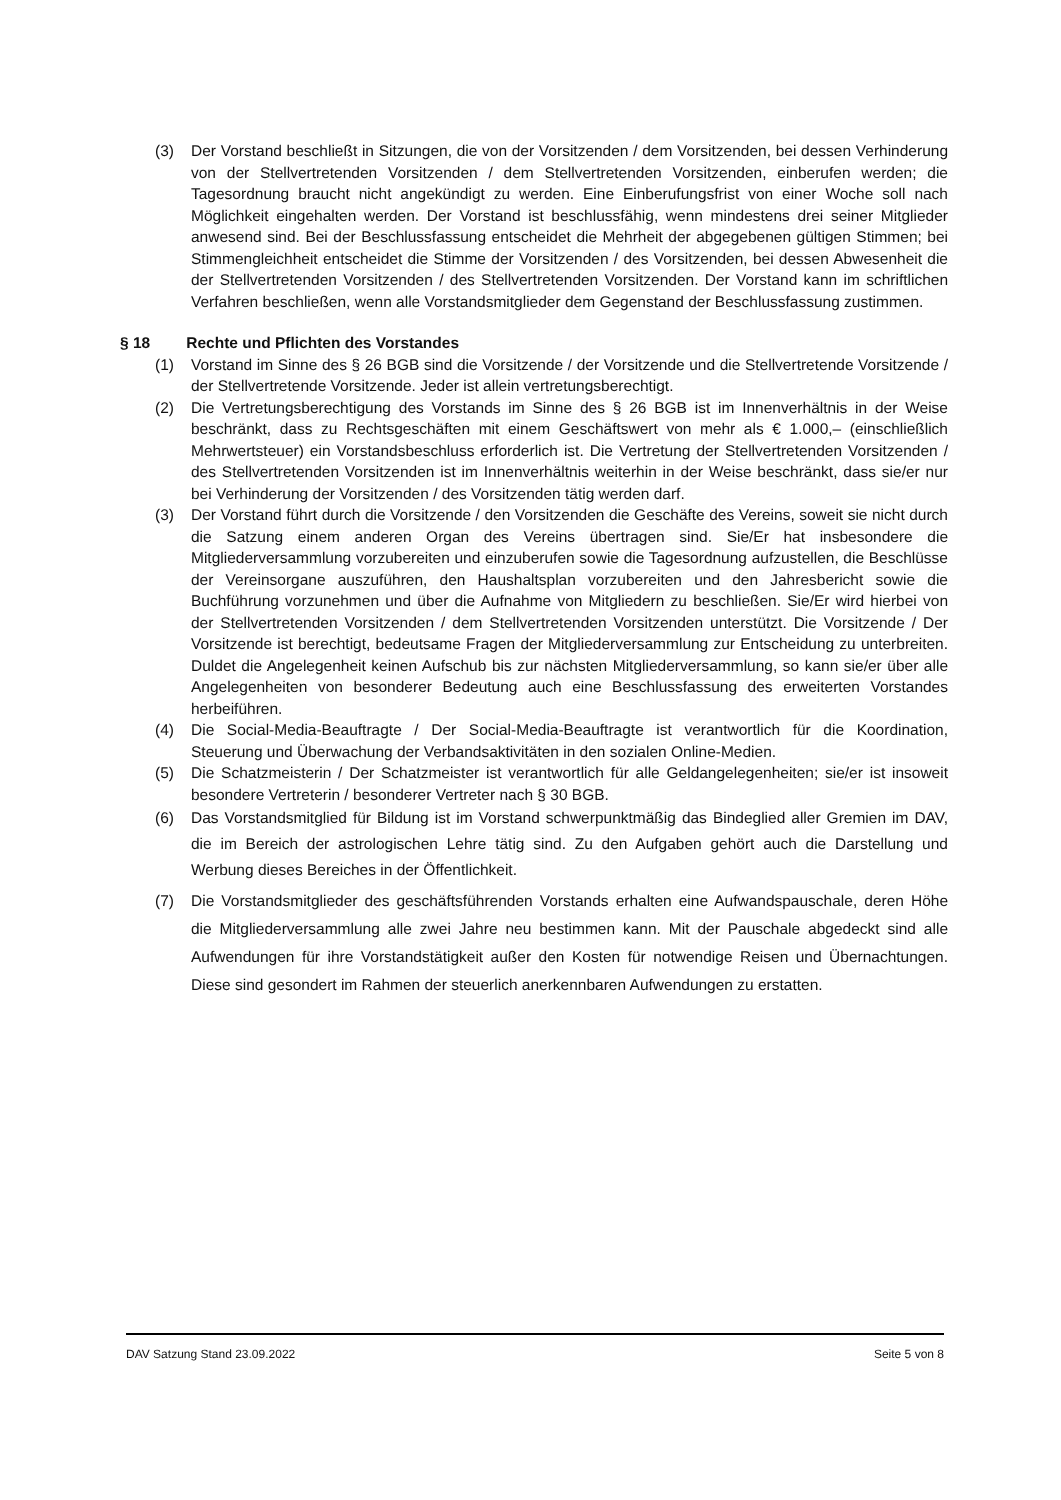(3) Der Vorstand beschließt in Sitzungen, die von der Vorsitzenden / dem Vorsitzenden, bei dessen Verhinderung von der Stellvertretenden Vorsitzenden / dem Stellvertretenden Vorsitzenden, einberufen werden; die Tagesordnung braucht nicht angekündigt zu werden. Eine Einberufungsfrist von einer Woche soll nach Möglichkeit eingehalten werden. Der Vorstand ist beschlussfähig, wenn mindestens drei seiner Mitglieder anwesend sind. Bei der Beschlussfassung entscheidet die Mehrheit der abgegebenen gültigen Stimmen; bei Stimmengleichheit entscheidet die Stimme der Vorsitzenden / des Vorsitzenden, bei dessen Abwesenheit die der Stellvertretenden Vorsitzenden / des Stellvertretenden Vorsitzenden. Der Vorstand kann im schriftlichen Verfahren beschließen, wenn alle Vorstandsmitglieder dem Gegenstand der Beschlussfassung zustimmen.
§ 18 Rechte und Pflichten des Vorstandes
(1) Vorstand im Sinne des § 26 BGB sind die Vorsitzende / der Vorsitzende und die Stellvertretende Vorsitzende / der Stellvertretende Vorsitzende. Jeder ist allein vertretungsberechtigt.
(2) Die Vertretungsberechtigung des Vorstands im Sinne des § 26 BGB ist im Innenverhältnis in der Weise beschränkt, dass zu Rechtsgeschäften mit einem Geschäftswert von mehr als € 1.000,– (einschließlich Mehrwertsteuer) ein Vorstandsbeschluss erforderlich ist. Die Vertretung der Stellvertretenden Vorsitzenden / des Stellvertretenden Vorsitzenden ist im Innenverhältnis weiterhin in der Weise beschränkt, dass sie/er nur bei Verhinderung der Vorsitzenden / des Vorsitzenden tätig werden darf.
(3) Der Vorstand führt durch die Vorsitzende / den Vorsitzenden die Geschäfte des Vereins, soweit sie nicht durch die Satzung einem anderen Organ des Vereins übertragen sind. Sie/Er hat insbesondere die Mitgliederversammlung vorzubereiten und einzuberufen sowie die Tagesordnung aufzustellen, die Beschlüsse der Vereinsorgane auszuführen, den Haushaltsplan vorzubereiten und den Jahresbericht sowie die Buchführung vorzunehmen und über die Aufnahme von Mitgliedern zu beschließen. Sie/Er wird hierbei von der Stellvertretenden Vorsitzenden / dem Stellvertretenden Vorsitzenden unterstützt. Die Vorsitzende / Der Vorsitzende ist berechtigt, bedeutsame Fragen der Mitgliederversammlung zur Entscheidung zu unterbreiten. Duldet die Angelegenheit keinen Aufschub bis zur nächsten Mitgliederversammlung, so kann sie/er über alle Angelegenheiten von besonderer Bedeutung auch eine Beschlussfassung des erweiterten Vorstandes herbeiführen.
(4) Die Social-Media-Beauftragte / Der Social-Media-Beauftragte ist verantwortlich für die Koordination, Steuerung und Überwachung der Verbandsaktivitäten in den sozialen Online-Medien.
(5) Die Schatzmeisterin / Der Schatzmeister ist verantwortlich für alle Geldangelegenheiten; sie/er ist insoweit besondere Vertreterin / besonderer Vertreter nach § 30 BGB.
(6) Das Vorstandsmitglied für Bildung ist im Vorstand schwerpunktmäßig das Bindeglied aller Gremien im DAV, die im Bereich der astrologischen Lehre tätig sind. Zu den Aufgaben gehört auch die Darstellung und Werbung dieses Bereiches in der Öffentlichkeit.
(7) Die Vorstandsmitglieder des geschäftsführenden Vorstands erhalten eine Aufwandspauschale, deren Höhe die Mitgliederversammlung alle zwei Jahre neu bestimmen kann. Mit der Pauschale abgedeckt sind alle Aufwendungen für ihre Vorstandstätigkeit außer den Kosten für notwendige Reisen und Übernachtungen. Diese sind gesondert im Rahmen der steuerlich anerkennbaren Aufwendungen zu erstatten.
DAV Satzung Stand 23.09.2022 Seite 5 von 8